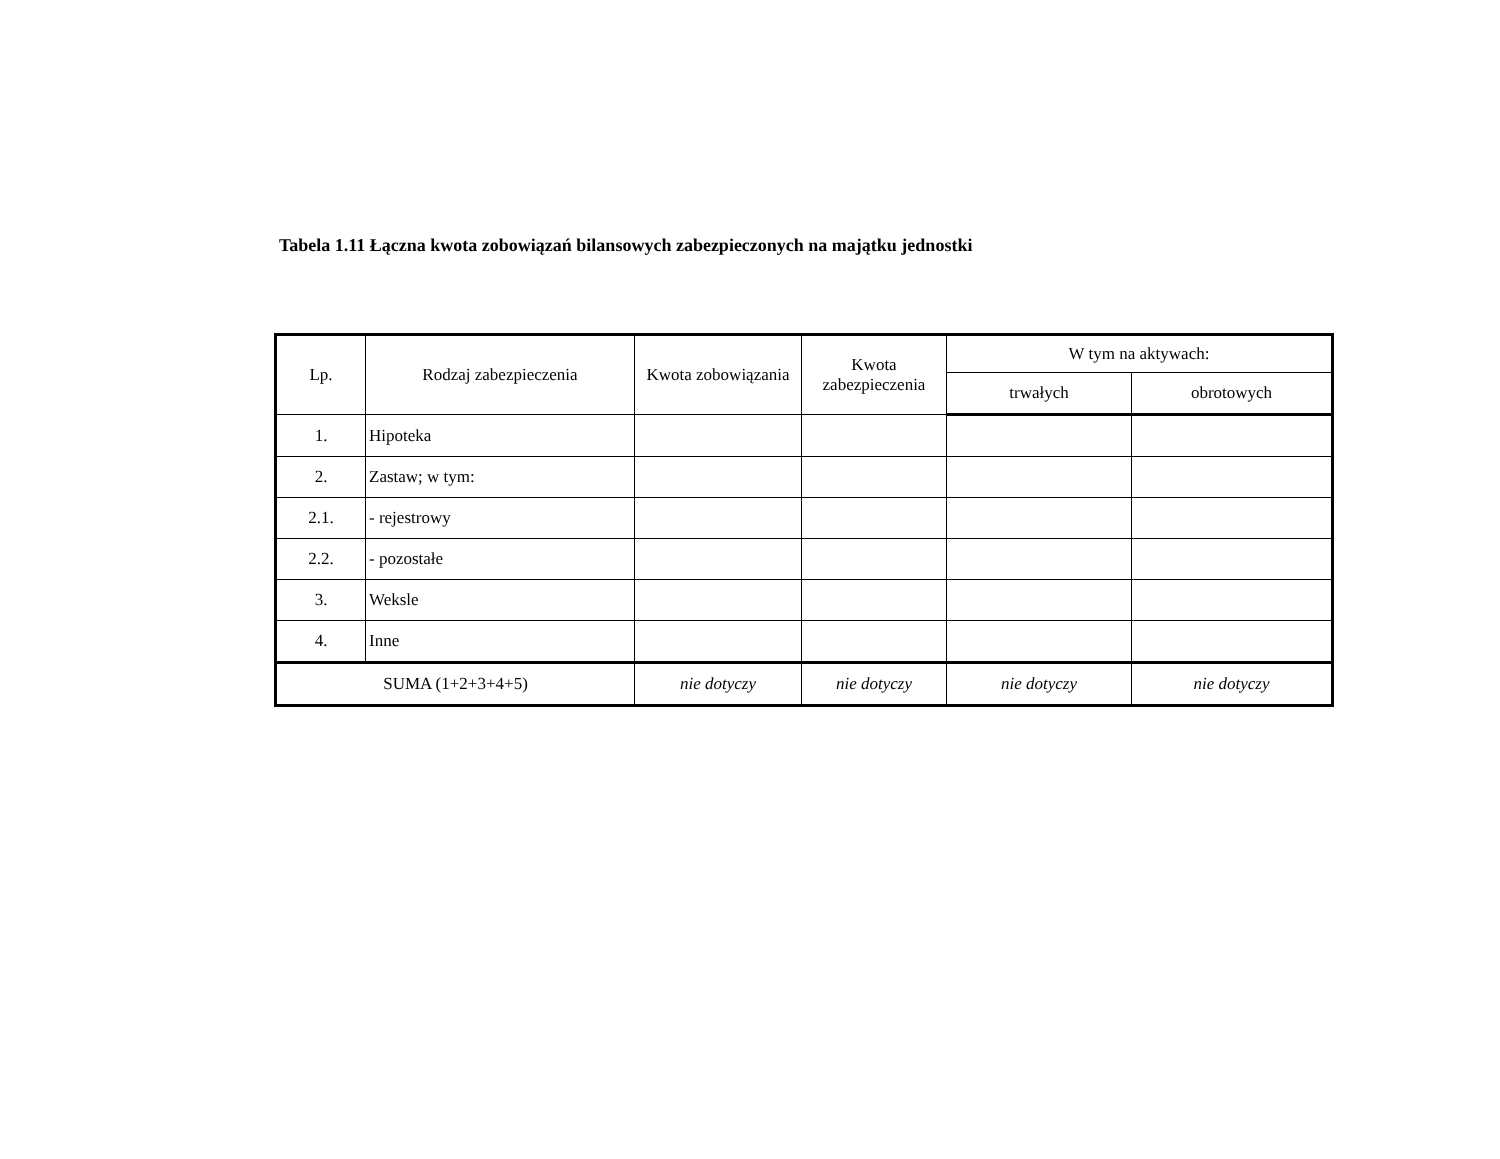Tabela 1.11 Łączna kwota zobowiązań bilansowych zabezpieczonych na majątku jednostki
| Lp. | Rodzaj zabezpieczenia | Kwota zobowiązania | Kwota zabezpieczenia | W tym na aktywach: | |
| --- | --- | --- | --- | --- | --- |
| | | | | trwałych | obrotowych |
| 1. | Hipoteka | | | | |
| 2. | Zastaw; w tym: | | | | |
| 2.1. | - rejestrowy | | | | |
| 2.2. | - pozostałe | | | | |
| 3. | Weksle | | | | |
| 4. | Inne | | | | |
| SUMA (1+2+3+4+5) | | nie dotyczy | nie dotyczy | nie dotyczy | nie dotyczy |